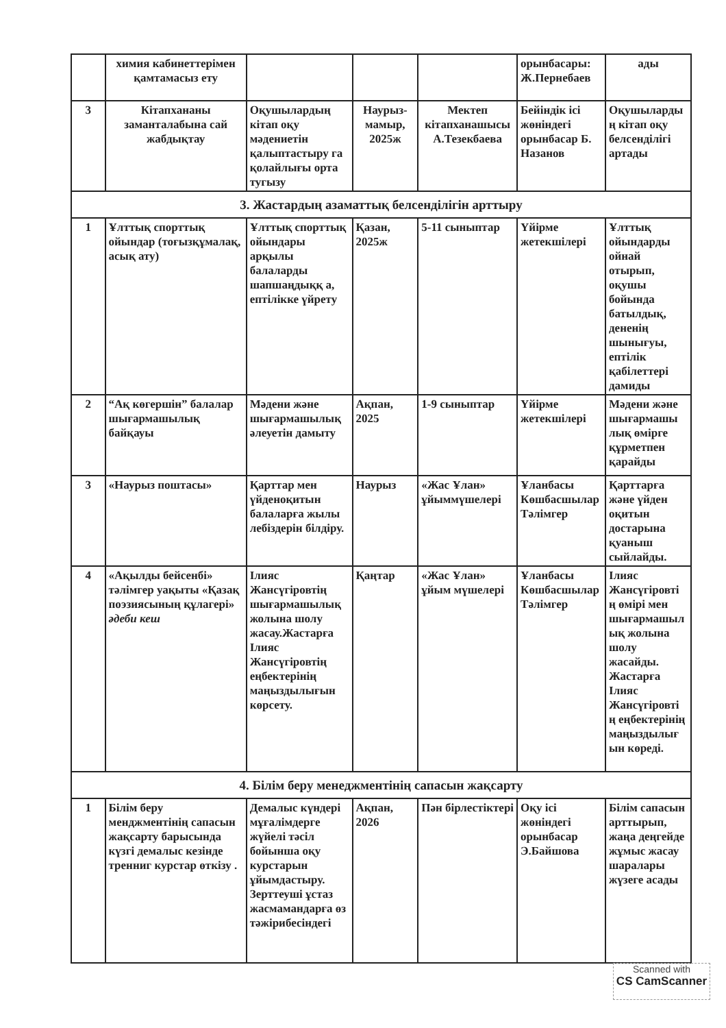| | химия кабинеттерімен қамтамасыз ету | | | | орынбасары: Ж.Пернебаев | ады |
| 3 | Кітапхананы заманталабына сай жабдықтау | Оқушылардың кітап оқу мәдениетін қалыптастыру га қолайлығы орта тугызу | Наурыз-мамыр, 2025ж | Мектеп кітапханашысы А.Тезекбаева | Бейіндік ісі жөніндегі орынбасар Б. Назанов | Оқушыларды ң кітап оқу белсенділігі артады |
| 3. Жастардың азаматтық белсенділігін арттыру | | | | | | |
| 1 | Ұлттық спорттық ойындар (тоғызқұмалақ, асық ату) | Ұлттық спорттық ойындары арқылы балаларды шапшаңдыққ а, ептілікке үйрету | Қазан, 2025ж | 5-11 сыныптар | Үйірме жетекшілері | Ұлттық ойындарды ойнай отырып, оқушы бойында батылдық, дененің шынығуы, ептілік қабілеттері дамиды |
| 2 | “Ақ көгершін” балалар шығармашылық байқауы | Мәдени және шығармашылық әлеуетін дамыту | Ақпан, 2025 | 1-9 сыныптар | Үйірме жетекшілері | Мәдени және шығармашы лық өмірге құрметпен қарайды |
| 3 | «Наурыз поштасы» | Қарттар мен үйденоқитын балаларға жылы лебіздерін білдіру. | Наурыз | «Жас Ұлан» ұйыммүшелері | Ұланбасы Көшбасшылар Тәлімгер | Қарттарға және үйден оқитын достарына қуаныш сыйлайды. |
| 4 | «Ақылды бейсенбі» тәлімгер уақыты «Қазақ поэзиясының құлагері» әдеби кеш | Ілияс Жансүгіровтің шығармашылық жолына шолу жасау.Жастарға Ілияс Жансүгіровтің еңбектерінің маңыздылығын көрсету. | Қаңтар | «Жас Ұлан» ұйым мүшелері | Ұланбасы Көшбасшылар Тәлімгер | Ілияс Жансүгіровті ң өмірі мен шығармашыл ық жолына шолу жасайды. Жастарға Ілияс Жансүгіровті ң еңбектерінің маңыздылығ ын көреді. |
| 4. Білім беру менеджментінің сапасын жақсарту | | | | | | |
| 1 | Білім беру менджментінің сапасын жақсарту барысында күзгі демалыс кезінде тренниг курстар өткізу . | Демалыс күндері мұғалімдерге жүйелі тәсіл бойынша оқу курстарын ұйымдастыру. Зерттеуші ұстаз жасмамандарға өз тәжірибесіндегі | Ақпан, 2026 | Пән бірлестіктері | Оқу ісі жөніндегі орынбасар Э.Байшова | Білім сапасын арттырып, жаңа деңгейде жұмыс жасау шаралары жүзеге асады |
Scanned with
CS CamScanner